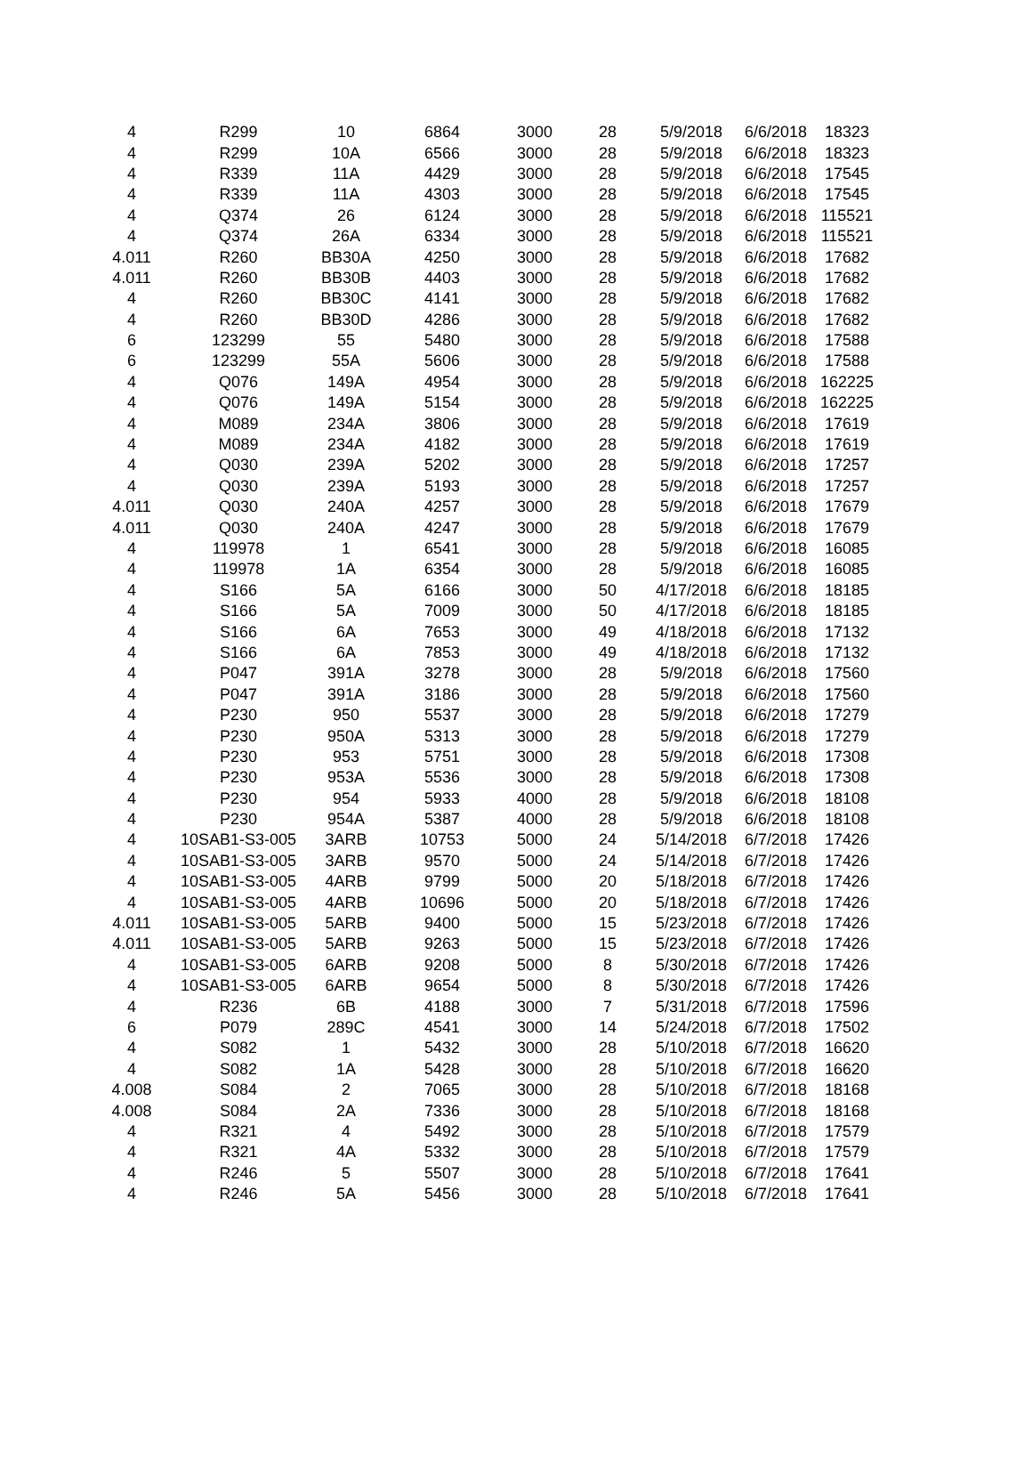| 4 | R299 | 10 | 6864 | 3000 | 28 | 5/9/2018 | 6/6/2018 | 18323 |
| 4 | R299 | 10A | 6566 | 3000 | 28 | 5/9/2018 | 6/6/2018 | 18323 |
| 4 | R339 | 11A | 4429 | 3000 | 28 | 5/9/2018 | 6/6/2018 | 17545 |
| 4 | R339 | 11A | 4303 | 3000 | 28 | 5/9/2018 | 6/6/2018 | 17545 |
| 4 | Q374 | 26 | 6124 | 3000 | 28 | 5/9/2018 | 6/6/2018 | 115521 |
| 4 | Q374 | 26A | 6334 | 3000 | 28 | 5/9/2018 | 6/6/2018 | 115521 |
| 4.011 | R260 | BB30A | 4250 | 3000 | 28 | 5/9/2018 | 6/6/2018 | 17682 |
| 4.011 | R260 | BB30B | 4403 | 3000 | 28 | 5/9/2018 | 6/6/2018 | 17682 |
| 4 | R260 | BB30C | 4141 | 3000 | 28 | 5/9/2018 | 6/6/2018 | 17682 |
| 4 | R260 | BB30D | 4286 | 3000 | 28 | 5/9/2018 | 6/6/2018 | 17682 |
| 6 | 123299 | 55 | 5480 | 3000 | 28 | 5/9/2018 | 6/6/2018 | 17588 |
| 6 | 123299 | 55A | 5606 | 3000 | 28 | 5/9/2018 | 6/6/2018 | 17588 |
| 4 | Q076 | 149A | 4954 | 3000 | 28 | 5/9/2018 | 6/6/2018 | 162225 |
| 4 | Q076 | 149A | 5154 | 3000 | 28 | 5/9/2018 | 6/6/2018 | 162225 |
| 4 | M089 | 234A | 3806 | 3000 | 28 | 5/9/2018 | 6/6/2018 | 17619 |
| 4 | M089 | 234A | 4182 | 3000 | 28 | 5/9/2018 | 6/6/2018 | 17619 |
| 4 | Q030 | 239A | 5202 | 3000 | 28 | 5/9/2018 | 6/6/2018 | 17257 |
| 4 | Q030 | 239A | 5193 | 3000 | 28 | 5/9/2018 | 6/6/2018 | 17257 |
| 4.011 | Q030 | 240A | 4257 | 3000 | 28 | 5/9/2018 | 6/6/2018 | 17679 |
| 4.011 | Q030 | 240A | 4247 | 3000 | 28 | 5/9/2018 | 6/6/2018 | 17679 |
| 4 | 119978 | 1 | 6541 | 3000 | 28 | 5/9/2018 | 6/6/2018 | 16085 |
| 4 | 119978 | 1A | 6354 | 3000 | 28 | 5/9/2018 | 6/6/2018 | 16085 |
| 4 | S166 | 5A | 6166 | 3000 | 50 | 4/17/2018 | 6/6/2018 | 18185 |
| 4 | S166 | 5A | 7009 | 3000 | 50 | 4/17/2018 | 6/6/2018 | 18185 |
| 4 | S166 | 6A | 7653 | 3000 | 49 | 4/18/2018 | 6/6/2018 | 17132 |
| 4 | S166 | 6A | 7853 | 3000 | 49 | 4/18/2018 | 6/6/2018 | 17132 |
| 4 | P047 | 391A | 3278 | 3000 | 28 | 5/9/2018 | 6/6/2018 | 17560 |
| 4 | P047 | 391A | 3186 | 3000 | 28 | 5/9/2018 | 6/6/2018 | 17560 |
| 4 | P230 | 950 | 5537 | 3000 | 28 | 5/9/2018 | 6/6/2018 | 17279 |
| 4 | P230 | 950A | 5313 | 3000 | 28 | 5/9/2018 | 6/6/2018 | 17279 |
| 4 | P230 | 953 | 5751 | 3000 | 28 | 5/9/2018 | 6/6/2018 | 17308 |
| 4 | P230 | 953A | 5536 | 3000 | 28 | 5/9/2018 | 6/6/2018 | 17308 |
| 4 | P230 | 954 | 5933 | 4000 | 28 | 5/9/2018 | 6/6/2018 | 18108 |
| 4 | P230 | 954A | 5387 | 4000 | 28 | 5/9/2018 | 6/6/2018 | 18108 |
| 4 | 10SAB1-S3-005 | 3ARB | 10753 | 5000 | 24 | 5/14/2018 | 6/7/2018 | 17426 |
| 4 | 10SAB1-S3-005 | 3ARB | 9570 | 5000 | 24 | 5/14/2018 | 6/7/2018 | 17426 |
| 4 | 10SAB1-S3-005 | 4ARB | 9799 | 5000 | 20 | 5/18/2018 | 6/7/2018 | 17426 |
| 4 | 10SAB1-S3-005 | 4ARB | 10696 | 5000 | 20 | 5/18/2018 | 6/7/2018 | 17426 |
| 4.011 | 10SAB1-S3-005 | 5ARB | 9400 | 5000 | 15 | 5/23/2018 | 6/7/2018 | 17426 |
| 4.011 | 10SAB1-S3-005 | 5ARB | 9263 | 5000 | 15 | 5/23/2018 | 6/7/2018 | 17426 |
| 4 | 10SAB1-S3-005 | 6ARB | 9208 | 5000 | 8 | 5/30/2018 | 6/7/2018 | 17426 |
| 4 | 10SAB1-S3-005 | 6ARB | 9654 | 5000 | 8 | 5/30/2018 | 6/7/2018 | 17426 |
| 4 | R236 | 6B | 4188 | 3000 | 7 | 5/31/2018 | 6/7/2018 | 17596 |
| 6 | P079 | 289C | 4541 | 3000 | 14 | 5/24/2018 | 6/7/2018 | 17502 |
| 4 | S082 | 1 | 5432 | 3000 | 28 | 5/10/2018 | 6/7/2018 | 16620 |
| 4 | S082 | 1A | 5428 | 3000 | 28 | 5/10/2018 | 6/7/2018 | 16620 |
| 4.008 | S084 | 2 | 7065 | 3000 | 28 | 5/10/2018 | 6/7/2018 | 18168 |
| 4.008 | S084 | 2A | 7336 | 3000 | 28 | 5/10/2018 | 6/7/2018 | 18168 |
| 4 | R321 | 4 | 5492 | 3000 | 28 | 5/10/2018 | 6/7/2018 | 17579 |
| 4 | R321 | 4A | 5332 | 3000 | 28 | 5/10/2018 | 6/7/2018 | 17579 |
| 4 | R246 | 5 | 5507 | 3000 | 28 | 5/10/2018 | 6/7/2018 | 17641 |
| 4 | R246 | 5A | 5456 | 3000 | 28 | 5/10/2018 | 6/7/2018 | 17641 |